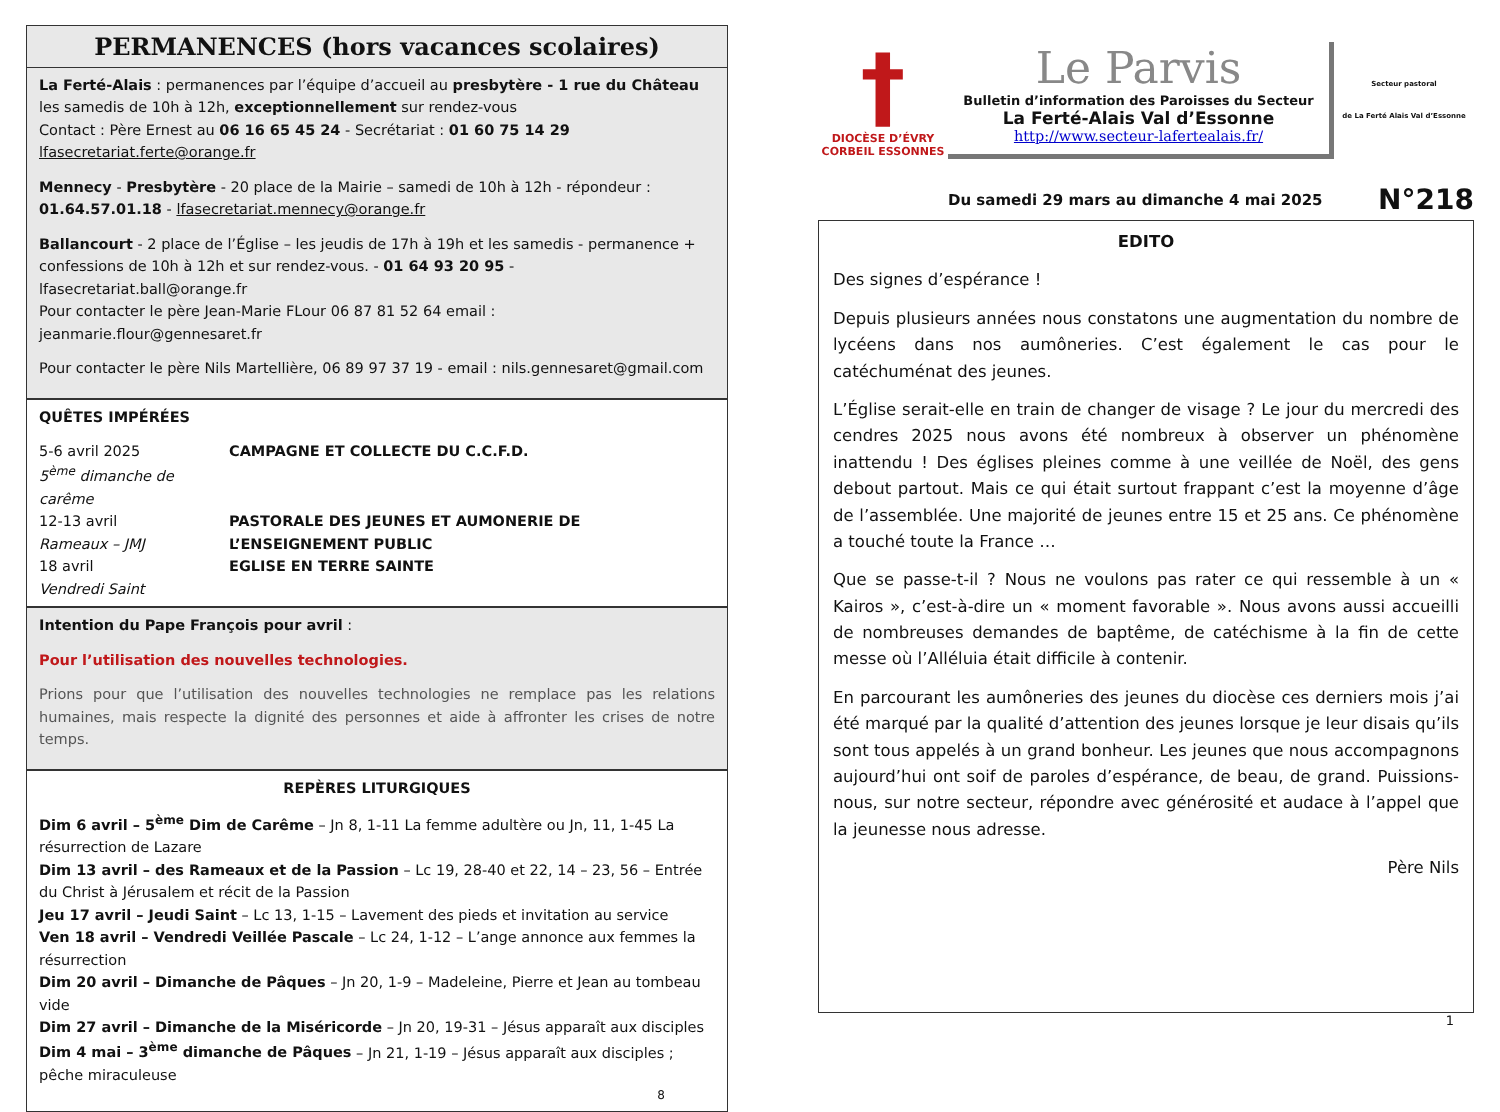PERMANENCES (hors vacances scolaires)
La Ferté-Alais : permanences par l’équipe d’accueil au presbytère - 1 rue du Château les samedis de 10h à 12h, exceptionnellement sur rendez-vous
Contact : Père Ernest au 06 16 65 45 24 - Secrétariat : 01 60 75 14 29
lfasecretariat.ferte@orange.fr
Mennecy - Presbytère - 20 place de la Mairie – samedi de 10h à 12h - répondeur : 01.64.57.01.18 - lfasecretariat.mennecy@orange.fr
Ballancourt - 2 place de l’Église – les jeudis de 17h à 19h et les samedis - permanence + confessions de 10h à 12h et sur rendez-vous. - 01 64 93 20 95 - lfasecretariat.ball@orange.fr
Pour contacter le père Jean-Marie FLour 06 87 81 52 64 email : jeanmarie.flour@gennesaret.fr
Pour contacter le père Nils Martellière, 06 89 97 37 19 - email : nils.gennesaret@gmail.com
QUÊTES IMPÉRÉES
5-6 avril 2025
5<sup>ème</sup> dimanche de carême
CAMPAGNE ET COLLECTE DU C.C.F.D.
12-13 avril
Rameaux – JMJ
PASTORALE DES JEUNES ET AUMONERIE DE L’ENSEIGNEMENT PUBLIC
18 avril
Vendredi Saint
EGLISE EN TERRE SAINTE
Intention du Pape François pour avril :
Pour l’utilisation des nouvelles technologies.
Prions pour que l’utilisation des nouvelles technologies ne remplace pas les relations humaines, mais respecte la dignité des personnes et aide à affronter les crises de notre temps.
REPÈRES LITURGIQUES
Dim 6 avril – 5<sup>ème</sup> Dim de Carême – Jn 8, 1-11 La femme adultère ou Jn, 11, 1-45 La résurrection de Lazare
Dim 13 avril – des Rameaux et de la Passion – Lc 19, 28-40 et 22, 14 – 23, 56 – Entrée du Christ à Jérusalem et récit de la Passion
Jeu 17 avril – Jeudi Saint – Lc 13, 1-15 – Lavement des pieds et invitation au service
Ven 18 avril – Vendredi Veillée Pascale – Lc 24, 1-12 – L’ange annonce aux femmes la résurrection
Dim 20 avril – Dimanche de Pâques – Jn 20, 1-9 – Madeleine, Pierre et Jean au tombeau vide
Dim 27 avril – Dimanche de la Miséricorde – Jn 20, 19-31 – Jésus apparaît aux disciples
Dim 4 mai – 3<sup>ème</sup> dimanche de Pâques – Jn 21, 1-19 – Jésus apparaît aux disciples ; pêche miraculeuse
8
†
DIOCÈSE D’ÉVRY
CORBEIL ESSONNES
Le Parvis
Bulletin d’information des Paroisses du Secteur
La Ferté-Alais Val d’Essonne
http://www.secteur-lafertealais.fr/
Secteur pastoral
de La Ferté Alais Val d’Essonne
Du samedi 29 mars au dimanche 4 mai 2025 N°218
EDITO
Des signes d’espérance !
Depuis plusieurs années nous constatons une augmentation du nombre de lycéens dans nos aumôneries. C’est également le cas pour le catéchuménat des jeunes.
L’Église serait-elle en train de changer de visage ? Le jour du mercredi des cendres 2025 nous avons été nombreux à observer un phénomène inattendu ! Des églises pleines comme à une veillée de Noël, des gens debout partout. Mais ce qui était surtout frappant c’est la moyenne d’âge de l’assemblée. Une majorité de jeunes entre 15 et 25 ans. Ce phénomène a touché toute la France …
Que se passe-t-il ? Nous ne voulons pas rater ce qui ressemble à un « Kairos », c’est-à-dire un « moment favorable ». Nous avons aussi accueilli de nombreuses demandes de baptême, de catéchisme à la fin de cette messe où l’Alléluia était difficile à contenir.
En parcourant les aumôneries des jeunes du diocèse ces derniers mois j’ai été marqué par la qualité d’attention des jeunes lorsque je leur disais qu’ils sont tous appelés à un grand bonheur. Les jeunes que nous accompagnons aujourd’hui ont soif de paroles d’espérance, de beau, de grand. Puissions-nous, sur notre secteur, répondre avec générosité et audace à l’appel que la jeunesse nous adresse.
Père Nils
1